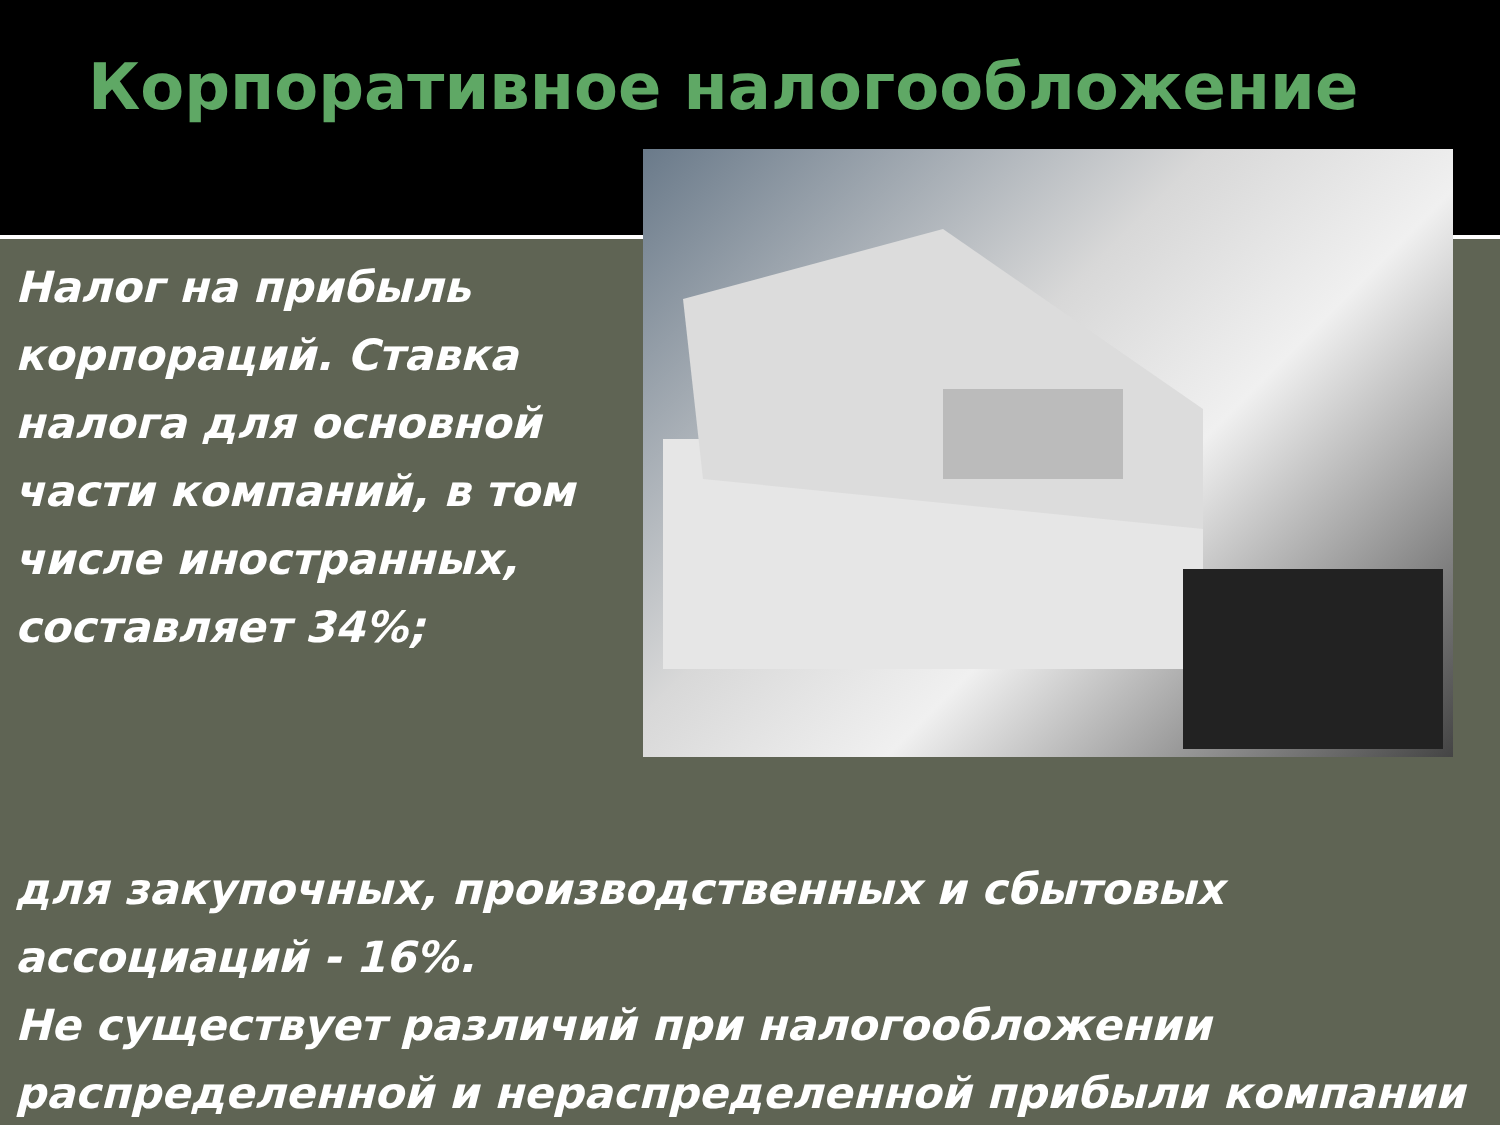Корпоративное налогообложение
Налог на прибыль корпораций. Ставка налога для основной части компаний, в том числе иностранных, составляет 34%;
для закупочных, производственных и сбытовых ассоциаций - 16%.
Не существует различий при налогообложении распределенной и нераспределенной прибыли компании